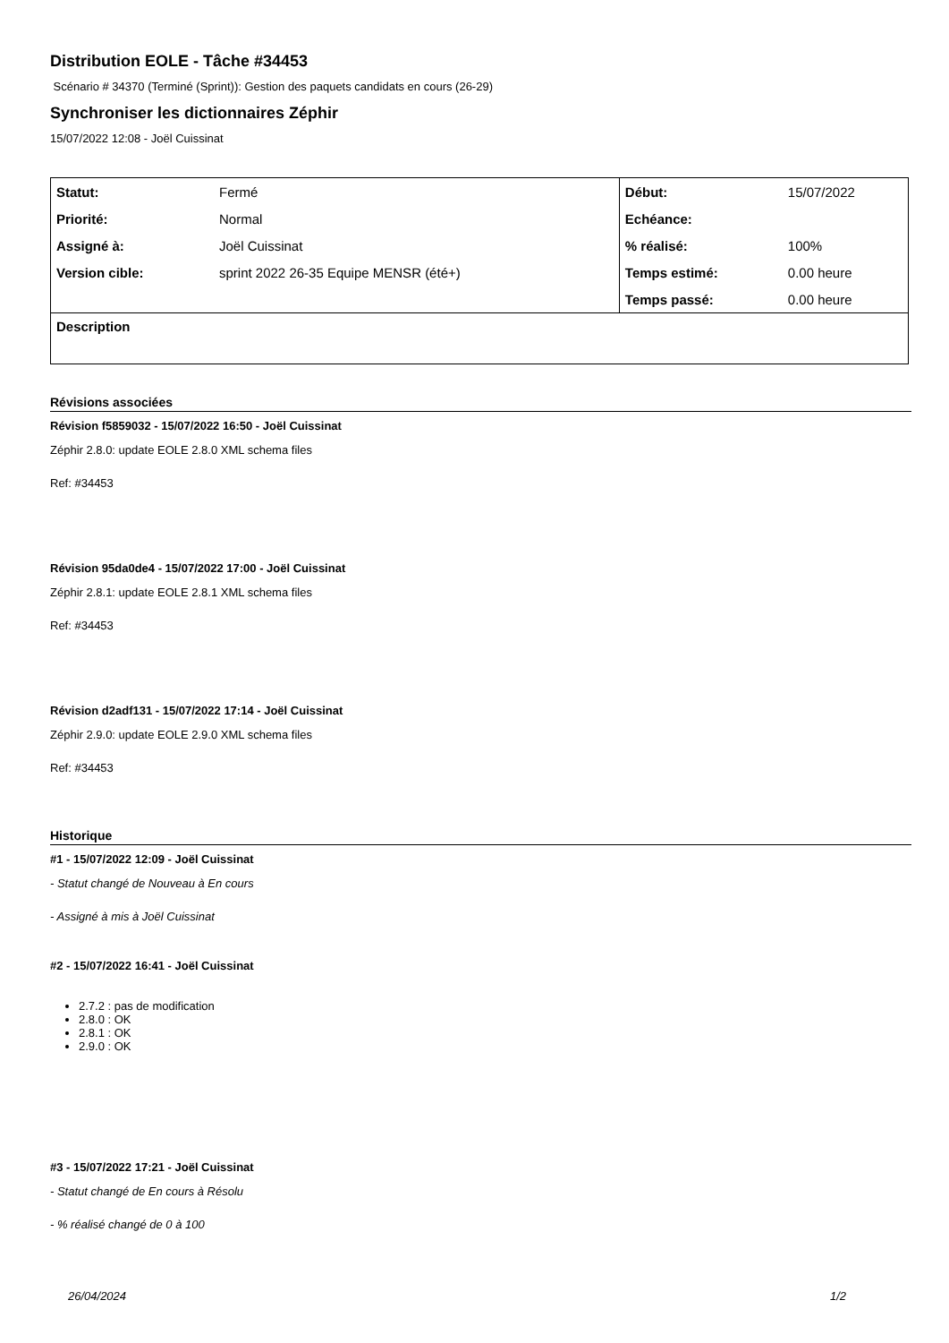Distribution EOLE - Tâche #34453
Scénario # 34370 (Terminé (Sprint)): Gestion des paquets candidats en cours (26-29)
Synchroniser les dictionnaires Zéphir
15/07/2022 12:08 - Joël Cuissinat
| Statut: | Fermé | Début: | 15/07/2022 |
| Priorité: | Normal | Echéance: | |
| Assigné à: | Joël Cuissinat | % réalisé: | 100% |
| Version cible: | sprint 2022 26-35 Equipe MENSR (été+) | Temps estimé: | 0.00 heure |
| | | Temps passé: | 0.00 heure |
| Description | | | |
Révisions associées
Révision f5859032 - 15/07/2022 16:50 - Joël Cuissinat
Zéphir 2.8.0: update EOLE 2.8.0 XML schema files
Ref: #34453
Révision 95da0de4 - 15/07/2022 17:00 - Joël Cuissinat
Zéphir 2.8.1: update EOLE 2.8.1 XML schema files
Ref: #34453
Révision d2adf131 - 15/07/2022 17:14 - Joël Cuissinat
Zéphir 2.9.0: update EOLE 2.9.0 XML schema files
Ref: #34453
Historique
#1 - 15/07/2022 12:09 - Joël Cuissinat
- Statut changé de Nouveau à En cours
- Assigné à mis à Joël Cuissinat
#2 - 15/07/2022 16:41 - Joël Cuissinat
2.7.2 : pas de modification
2.8.0 : OK
2.8.1 : OK
2.9.0 : OK
#3 - 15/07/2022 17:21 - Joël Cuissinat
- Statut changé de En cours à Résolu
- % réalisé changé de 0 à 100
26/04/2024 1/2